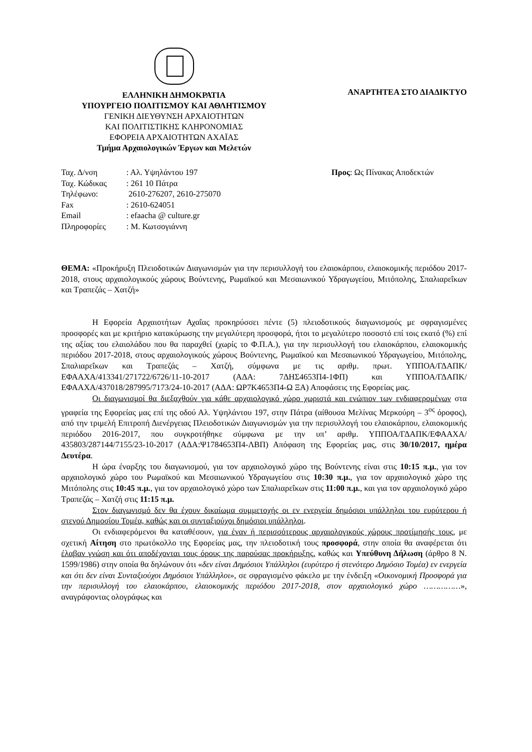ΕΛΛΗΝΙΚΗ ΔΗΜΟΚΡΑΤΙΑ
ΥΠΟΥΡΓΕΙΟ ΠΟΛΙΤΙΣΜΟΥ ΚΑΙ ΑΘΛΗΤΙΣΜΟΥ
ΓΕΝΙΚΗ ΔΙΕΥΘΥΝΣΗ ΑΡΧΑΙΟΤΗΤΩΝ
ΚΑΙ ΠΟΛΙΤΙΣΤΙΚΗΣ ΚΛΗΡΟΝΟΜΙΑΣ
ΕΦΟΡΕΙΑ ΑΡΧΑΙΟΤΗΤΩΝ ΑΧΑΪΑΣ
Τμήμα Αρχαιολογικών Έργων και Μελετών
ΑΝΑΡΤΗΤΕΑ ΣΤΟ ΔΙΑΔΙΚΤΥΟ
| Ταχ. Δ/νση | : Αλ. Υψηλάντου 197 |
| Ταχ. Κώδικας | : 261 10 Πάτρα |
| Τηλέφωνο: | 2610-276207, 2610-275070 |
| Fax | : 2610-624051 |
| Email | : efaacha @ culture.gr |
| Πληροφορίες | : Μ. Κωτσογιάννη |
Προς: Ως Πίνακας Αποδεκτών
ΘΕΜΑ: «Προκήρυξη Πλειοδοτικών Διαγωνισμών για την περισυλλογή του ελαιοκάρπου, ελαιοκομικής περιόδου 2017-2018, στους αρχαιολογικούς χώρους Βούντενης, Ρωμαϊκού και Μεσαιωνικού Υδραγωγείου, Μιτόπολης, Σπαλιαρεΐκων και Τραπεζάς – Χατζή»
Η Εφορεία Αρχαιοτήτων Αχαΐας προκηρύσσει πέντε (5) πλειοδοτικούς διαγωνισμούς με σφραγισμένες προσφορές και με κριτήριο κατακύρωσης την μεγαλύτερη προσφορά, ήτοι το μεγαλύτερο ποσοστό επί τοις εκατό (%) επί της αξίας του ελαιολάδου που θα παραχθεί (χωρίς το Φ.Π.Α.), για την περισυλλογή του ελαιοκάρπου, ελαιοκομικής περιόδου 2017-2018, στους αρχαιολογικούς χώρους Βούντενης, Ρωμαϊκού και Μεσαιωνικού Υδραγωγείου, Μιτόπολης, Σπαλιαρεΐκων και Τραπεζάς – Χατζή, σύμφωνα με τις αριθμ. πρωτ. ΥΠΠΟΑ/ΓΔΑΠΚ/ΕΦΑΑΧΑ/413341/271722/6726/11-10-2017 (ΑΔΑ: 7ΔΗΣ4653Π4-1ΦΠ) και ΥΠΠΟΑ/ΓΔΑΠΚ/ΕΦΑΑΧΑ/437018/287995/7173/24-10-2017 (ΑΔΑ: ΩΡ7Κ4653Π4-Ω ΞΑ) Αποφάσεις της Εφορείας μας.
Οι διαγωνισμοί θα διεξαχθούν για κάθε αρχαιολογικό χώρο χωριστά και ενώπιον των ενδιαφερομένων στα γραφεία της Εφορείας μας επί της οδού Αλ. Υψηλάντου 197, στην Πάτρα (αίθουσα Μελίνας Μερκούρη – 3<sup>ος</sup> όροφος), από την τριμελή Επιτροπή Διενέργειας Πλειοδοτικών Διαγωνισμών για την περισυλλογή του ελαιοκάρπου, ελαιοκομικής περιόδου 2016-2017, που συγκροτήθηκε σύμφωνα με την υπ’ αριθμ. ΥΠΠΟΑ/ΓΔΑΠΚ/ΕΦΑΑΧΑ/ 435803/287144/7155/23-10-2017 (ΑΔΑ:Ψ1784653Π4-ΛΒΠ) Απόφαση της Εφορείας μας, στις 30/10/2017, ημέρα Δευτέρα.
Η ώρα έναρξης του διαγωνισμού, για τον αρχαιολογικό χώρο της Βούντενης είναι στις 10:15 π.μ., για τον αρχαιολογικό χώρο του Ρωμαϊκού και Μεσαιωνικού Υδραγωγείου στις 10:30 π.μ., για τον αρχαιολογικό χώρο της Μιτόπολης στις 10:45 π.μ., για τον αρχαιολογικό χώρο των Σπαλιαρεΐκων στις 11:00 π.μ., και για τον αρχαιολογικό χώρο Τραπεζάς – Χατζή στις 11:15 π.μ.
Στον διαγωνισμό δεν θα έχουν δικαίωμα συμμετοχής οι εν ενεργεία δημόσιοι υπάλληλοι του ευρύτερου ή στενού Δημοσίου Τομέα, καθώς και οι συνταξιούχοι δημόσιοι υπάλληλοι.
Οι ενδιαφερόμενοι θα καταθέσουν, για έναν ή περισσότερους αρχαιολογικούς χώρους προτίμησής τους, με σχετική Αίτηση στο πρωτόκολλο της Εφορείας μας, την πλειοδοτική τους προσφορά, στην οποία θα αναφέρεται ότι έλαβαν γνώση και ότι αποδέχονται τους όρους της παρούσας προκήρυξης, καθώς και Υπεύθυνη Δήλωση (άρθρο 8 Ν. 1599/1986) στην οποία θα δηλώνουν ότι «δεν είναι Δημόσιοι Υπάλληλοι (ευρύτερο ή στενότερο Δημόσιο Τομέα) εν ενεργεία και ότι δεν είναι Συνταξιούχοι Δημόσιοι Υπάλληλοι», σε σφραγισμένο φάκελο με την ένδειξη «Οικονομική Προσφορά για την περισυλλογή του ελαιοκάρπου, ελαιοκομικής περιόδου 2017-2018, στον αρχαιολογικό χώρο ……………», αναγράφοντας ολογράφως και